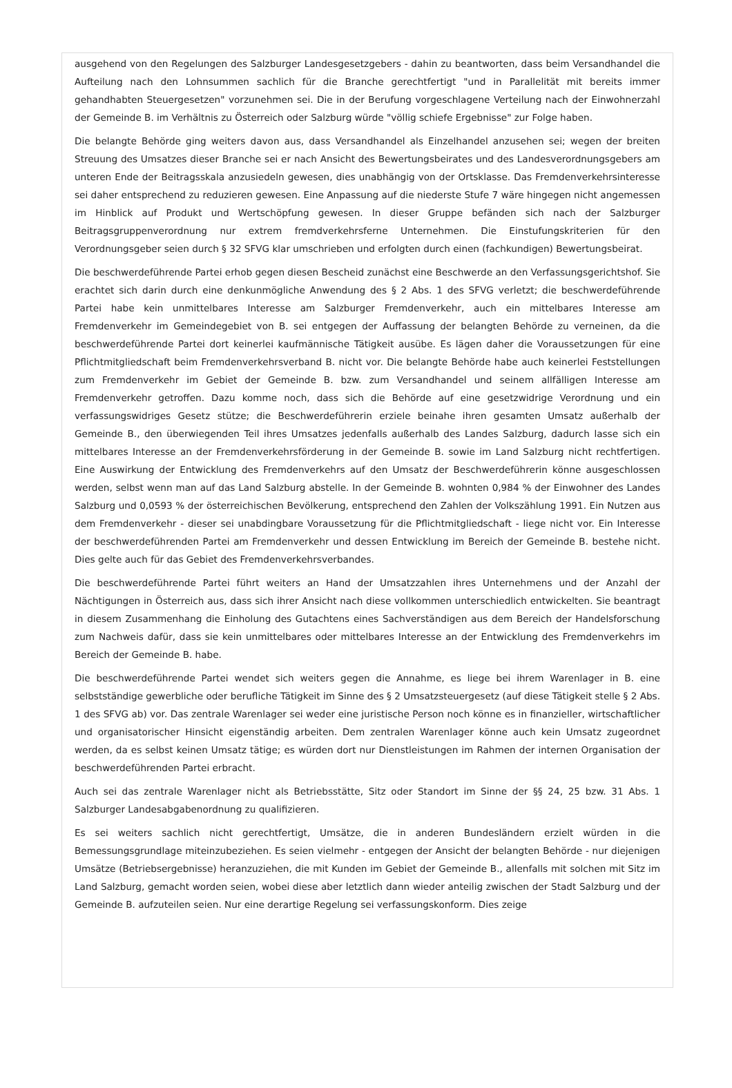ausgehend von den Regelungen des Salzburger Landesgesetzgebers - dahin zu beantworten, dass beim Versandhandel die Aufteilung nach den Lohnsummen sachlich für die Branche gerechtfertigt "und in Parallelität mit bereits immer gehandhabten Steuergesetzen" vorzunehmen sei. Die in der Berufung vorgeschlagene Verteilung nach der Einwohnerzahl der Gemeinde B. im Verhältnis zu Österreich oder Salzburg würde "völlig schiefe Ergebnisse" zur Folge haben.
Die belangte Behörde ging weiters davon aus, dass Versandhandel als Einzelhandel anzusehen sei; wegen der breiten Streuung des Umsatzes dieser Branche sei er nach Ansicht des Bewertungsbeirates und des Landesverordnungsgebers am unteren Ende der Beitragsskala anzusiedeln gewesen, dies unabhängig von der Ortsklasse. Das Fremdenverkehrsinteresse sei daher entsprechend zu reduzieren gewesen. Eine Anpassung auf die niederste Stufe 7 wäre hingegen nicht angemessen im Hinblick auf Produkt und Wertschöpfung gewesen. In dieser Gruppe befänden sich nach der Salzburger Beitragsgruppenverordnung nur extrem fremdverkehrsferne Unternehmen. Die Einstufungskriterien für den Verordnungsgeber seien durch § 32 SFVG klar umschrieben und erfolgten durch einen (fachkundigen) Bewertungsbeirat.
Die beschwerdeführende Partei erhob gegen diesen Bescheid zunächst eine Beschwerde an den Verfassungsgerichtshof. Sie erachtet sich darin durch eine denkunmögliche Anwendung des § 2 Abs. 1 des SFVG verletzt; die beschwerdeführende Partei habe kein unmittelbares Interesse am Salzburger Fremdenverkehr, auch ein mittelbares Interesse am Fremdenverkehr im Gemeindegebiet von B. sei entgegen der Auffassung der belangten Behörde zu verneinen, da die beschwerdeführende Partei dort keinerlei kaufmännische Tätigkeit ausübe. Es lägen daher die Voraussetzungen für eine Pflichtmitgliedschaft beim Fremdenverkehrsverband B. nicht vor. Die belangte Behörde habe auch keinerlei Feststellungen zum Fremdenverkehr im Gebiet der Gemeinde B. bzw. zum Versandhandel und seinem allfälligen Interesse am Fremdenverkehr getroffen. Dazu komme noch, dass sich die Behörde auf eine gesetzwidrige Verordnung und ein verfassungswidriges Gesetz stütze; die Beschwerdeführerin erziele beinahe ihren gesamten Umsatz außerhalb der Gemeinde B., den überwiegenden Teil ihres Umsatzes jedenfalls außerhalb des Landes Salzburg, dadurch lasse sich ein mittelbares Interesse an der Fremdenverkehrsförderung in der Gemeinde B. sowie im Land Salzburg nicht rechtfertigen. Eine Auswirkung der Entwicklung des Fremdenverkehrs auf den Umsatz der Beschwerdeführerin könne ausgeschlossen werden, selbst wenn man auf das Land Salzburg abstelle. In der Gemeinde B. wohnten 0,984 % der Einwohner des Landes Salzburg und 0,0593 % der österreichischen Bevölkerung, entsprechend den Zahlen der Volkszählung 1991. Ein Nutzen aus dem Fremdenverkehr - dieser sei unabdingbare Voraussetzung für die Pflichtmitgliedschaft - liege nicht vor. Ein Interesse der beschwerdeführenden Partei am Fremdenverkehr und dessen Entwicklung im Bereich der Gemeinde B. bestehe nicht. Dies gelte auch für das Gebiet des Fremdenverkehrsverbandes.
Die beschwerdeführende Partei führt weiters an Hand der Umsatzzahlen ihres Unternehmens und der Anzahl der Nächtigungen in Österreich aus, dass sich ihrer Ansicht nach diese vollkommen unterschiedlich entwickelten. Sie beantragt in diesem Zusammenhang die Einholung des Gutachtens eines Sachverständigen aus dem Bereich der Handelsforschung zum Nachweis dafür, dass sie kein unmittelbares oder mittelbares Interesse an der Entwicklung des Fremdenverkehrs im Bereich der Gemeinde B. habe.
Die beschwerdeführende Partei wendet sich weiters gegen die Annahme, es liege bei ihrem Warenlager in B. eine selbstständige gewerbliche oder berufliche Tätigkeit im Sinne des § 2 Umsatzsteuergesetz (auf diese Tätigkeit stelle § 2 Abs. 1 des SFVG ab) vor. Das zentrale Warenlager sei weder eine juristische Person noch könne es in finanzieller, wirtschaftlicher und organisatorischer Hinsicht eigenständig arbeiten. Dem zentralen Warenlager könne auch kein Umsatz zugeordnet werden, da es selbst keinen Umsatz tätige; es würden dort nur Dienstleistungen im Rahmen der internen Organisation der beschwerdeführenden Partei erbracht.
Auch sei das zentrale Warenlager nicht als Betriebsstätte, Sitz oder Standort im Sinne der §§ 24, 25 bzw. 31 Abs. 1 Salzburger Landesabgabenordnung zu qualifizieren.
Es sei weiters sachlich nicht gerechtfertigt, Umsätze, die in anderen Bundesländern erzielt würden in die Bemessungsgrundlage miteinzubeziehen. Es seien vielmehr - entgegen der Ansicht der belangten Behörde - nur diejenigen Umsätze (Betriebsergebnisse) heranzuziehen, die mit Kunden im Gebiet der Gemeinde B., allenfalls mit solchen mit Sitz im Land Salzburg, gemacht worden seien, wobei diese aber letztlich dann wieder anteilig zwischen der Stadt Salzburg und der Gemeinde B. aufzuteilen seien. Nur eine derartige Regelung sei verfassungskonform. Dies zeige